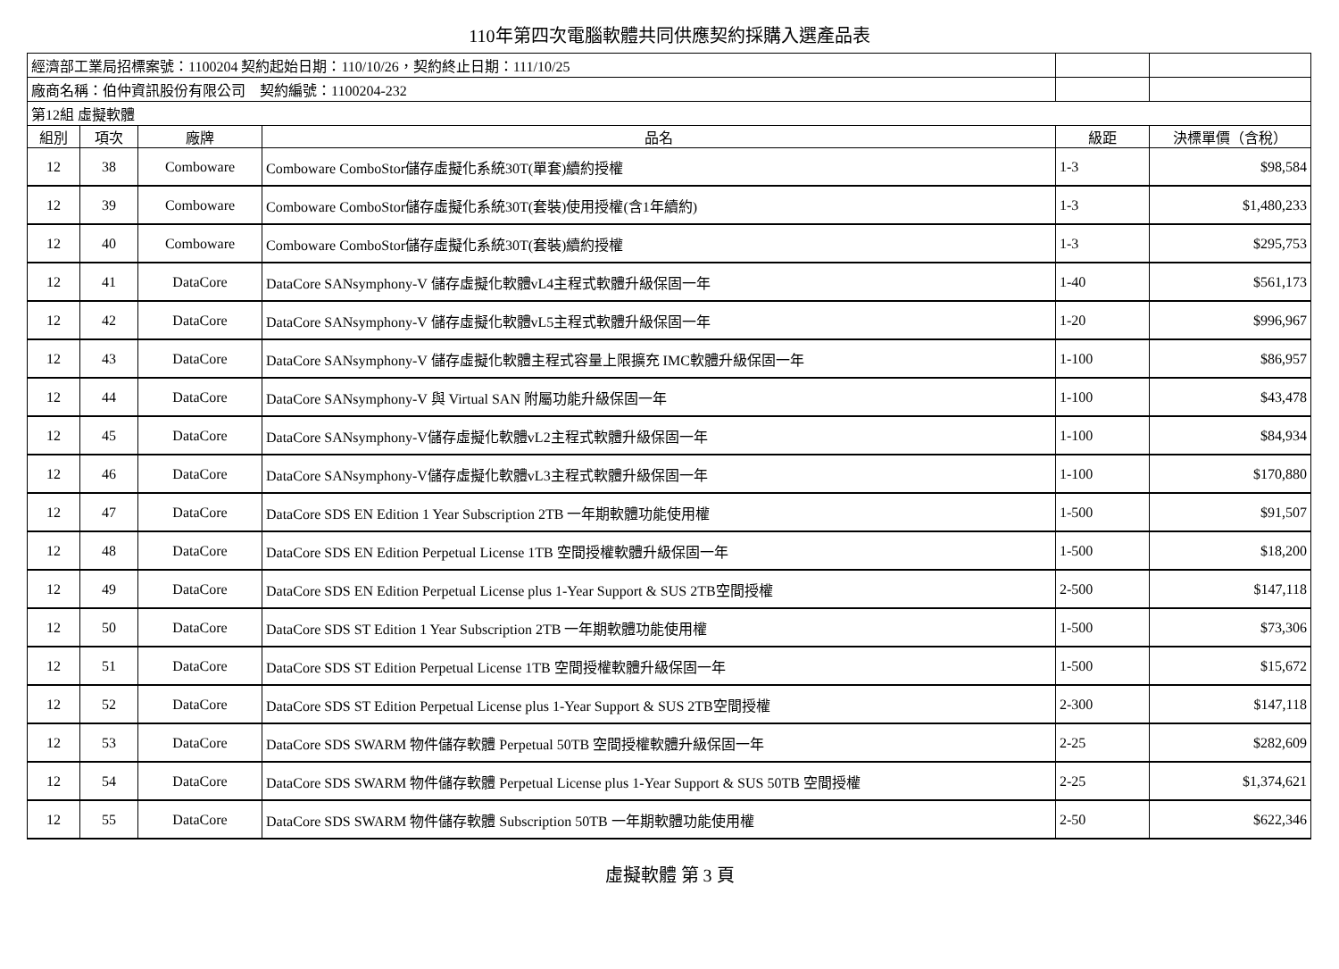110年第四次電腦軟體共同供應契約採購入選產品表
| 經濟部工業局招標案號：1100204 契約起始日期：110/10/26，契約終止日期：111/10/25 | | | | | |
| 廠商名稱：伯仲資訊股份有限公司 契約編號：1100204-232 | | | | | |
| 第12組 虛擬軟體 | | | | | |
| 組別 | 項次 | 廠牌 | 品名 | 級距 | 決標單價（含稅） |
| 12 | 38 | Comboware | Comboware ComboStor儲存虛擬化系統30T(單套)續約授權 | 1-3 | $98,584 |
| 12 | 39 | Comboware | Comboware ComboStor儲存虛擬化系統30T(套裝)使用授權(含1年續約) | 1-3 | $1,480,233 |
| 12 | 40 | Comboware | Comboware ComboStor儲存虛擬化系統30T(套裝)續約授權 | 1-3 | $295,753 |
| 12 | 41 | DataCore | DataCore SANsymphony-V 儲存虛擬化軟體vL4主程式軟體升級保固一年 | 1-40 | $561,173 |
| 12 | 42 | DataCore | DataCore SANsymphony-V 儲存虛擬化軟體vL5主程式軟體升級保固一年 | 1-20 | $996,967 |
| 12 | 43 | DataCore | DataCore SANsymphony-V 儲存虛擬化軟體主程式容量上限擴充 IMC軟體升級保固一年 | 1-100 | $86,957 |
| 12 | 44 | DataCore | DataCore SANsymphony-V 與 Virtual SAN 附屬功能升級保固一年 | 1-100 | $43,478 |
| 12 | 45 | DataCore | DataCore SANsymphony-V儲存虛擬化軟體vL2主程式軟體升級保固一年 | 1-100 | $84,934 |
| 12 | 46 | DataCore | DataCore SANsymphony-V儲存虛擬化軟體vL3主程式軟體升級保固一年 | 1-100 | $170,880 |
| 12 | 47 | DataCore | DataCore SDS EN Edition 1 Year Subscription 2TB 一年期軟體功能使用權 | 1-500 | $91,507 |
| 12 | 48 | DataCore | DataCore SDS EN Edition Perpetual License 1TB 空間授權軟體升級保固一年 | 1-500 | $18,200 |
| 12 | 49 | DataCore | DataCore SDS EN Edition Perpetual License plus 1-Year Support & SUS 2TB空間授權 | 2-500 | $147,118 |
| 12 | 50 | DataCore | DataCore SDS ST Edition 1 Year Subscription 2TB 一年期軟體功能使用權 | 1-500 | $73,306 |
| 12 | 51 | DataCore | DataCore SDS ST Edition Perpetual License 1TB 空間授權軟體升級保固一年 | 1-500 | $15,672 |
| 12 | 52 | DataCore | DataCore SDS ST Edition Perpetual License plus 1-Year Support & SUS 2TB空間授權 | 2-300 | $147,118 |
| 12 | 53 | DataCore | DataCore SDS SWARM 物件儲存軟體 Perpetual 50TB 空間授權軟體升級保固一年 | 2-25 | $282,609 |
| 12 | 54 | DataCore | DataCore SDS SWARM 物件儲存軟體 Perpetual License plus 1-Year Support & SUS 50TB 空間授權 | 2-25 | $1,374,621 |
| 12 | 55 | DataCore | DataCore SDS SWARM 物件儲存軟體 Subscription 50TB 一年期軟體功能使用權 | 2-50 | $622,346 |
虛擬軟體 第 3 頁